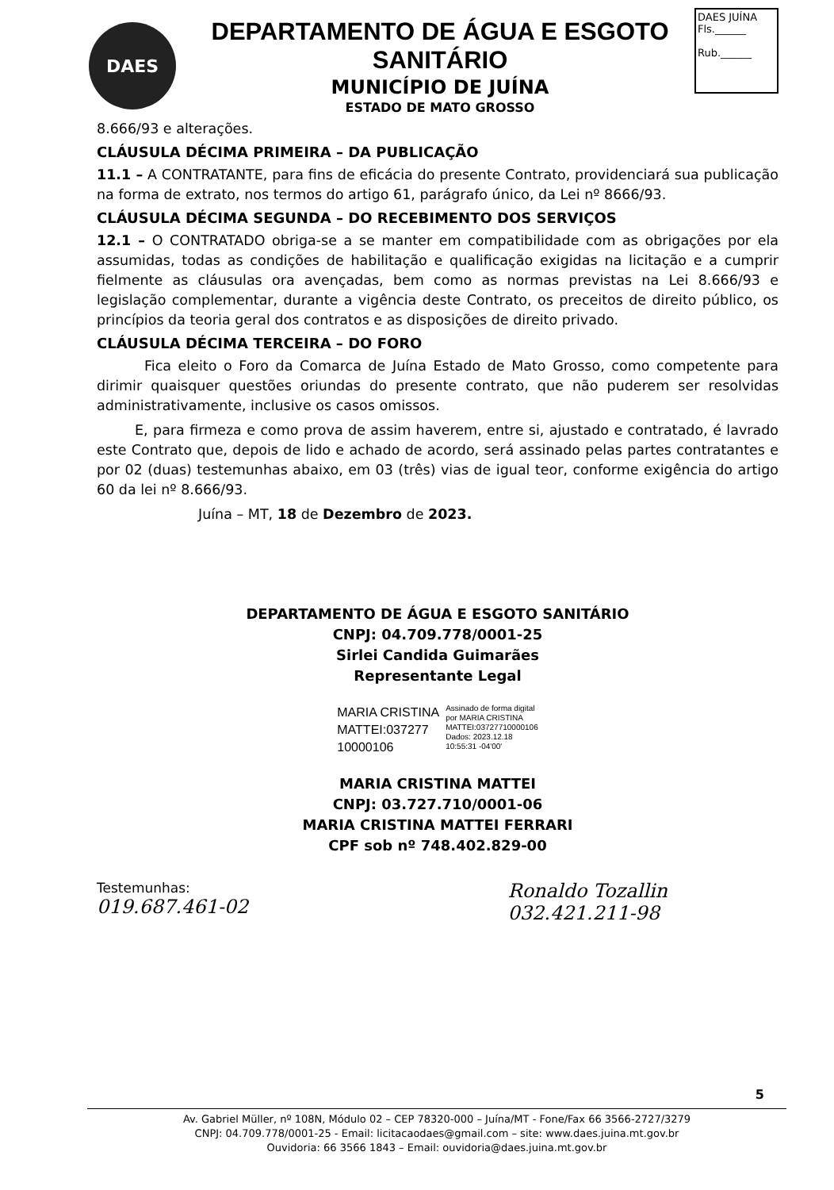DAES
DEPARTAMENTO DE ÁGUA E ESGOTO SANITÁRIO
MUNICÍPIO DE JUÍNA
ESTADO DE MATO GROSSO
DAES JUÍNA
Fls.______
Rub.______
8.666/93 e alterações.
CLÁUSULA DÉCIMA PRIMEIRA – DA PUBLICAÇÃO
11.1 – A CONTRATANTE, para fins de eficácia do presente Contrato, providenciará sua publicação na forma de extrato, nos termos do artigo 61, parágrafo único, da Lei nº 8666/93.
CLÁUSULA DÉCIMA SEGUNDA – DO RECEBIMENTO DOS SERVIÇOS
12.1 – O CONTRATADO obriga-se a se manter em compatibilidade com as obrigações por ela assumidas, todas as condições de habilitação e qualificação exigidas na licitação e a cumprir fielmente as cláusulas ora avençadas, bem como as normas previstas na Lei 8.666/93 e legislação complementar, durante a vigência deste Contrato, os preceitos de direito público, os princípios da teoria geral dos contratos e as disposições de direito privado.
CLÁUSULA DÉCIMA TERCEIRA – DO FORO
Fica eleito o Foro da Comarca de Juína Estado de Mato Grosso, como competente para dirimir quaisquer questões oriundas do presente contrato, que não puderem ser resolvidas administrativamente, inclusive os casos omissos.
E, para firmeza e como prova de assim haverem, entre si, ajustado e contratado, é lavrado este Contrato que, depois de lido e achado de acordo, será assinado pelas partes contratantes e por 02 (duas) testemunhas abaixo, em 03 (três) vias de igual teor, conforme exigência do artigo 60 da lei nº 8.666/93.
Juína – MT, 18 de Dezembro de 2023.
DEPARTAMENTO DE ÁGUA E ESGOTO SANITÁRIO
CNPJ: 04.709.778/0001-25
Sirlei Candida Guimarães
Representante Legal
MARIA CRISTINA
MATTEI:037277
10000106
Assinado de forma digital
por MARIA CRISTINA
MATTEI:03727710000106
Dados: 2023.12.18
10:55:31 -04'00'
MARIA CRISTINA MATTEI
CNPJ: 03.727.710/0001-06
MARIA CRISTINA MATTEI FERRARI
CPF sob nº 748.402.829-00
Testemunhas:
019.687.461-02
Ronaldo Tozallin
032.421.211-98
5
Av. Gabriel Müller, nº 108N, Módulo 02 – CEP 78320-000 – Juína/MT - Fone/Fax 66 3566-2727/3279
CNPJ: 04.709.778/0001-25 - Email: licitacaodaes@gmail.com – site: www.daes.juina.mt.gov.br
Ouvidoria: 66 3566 1843 – Email: ouvidoria@daes.juina.mt.gov.br